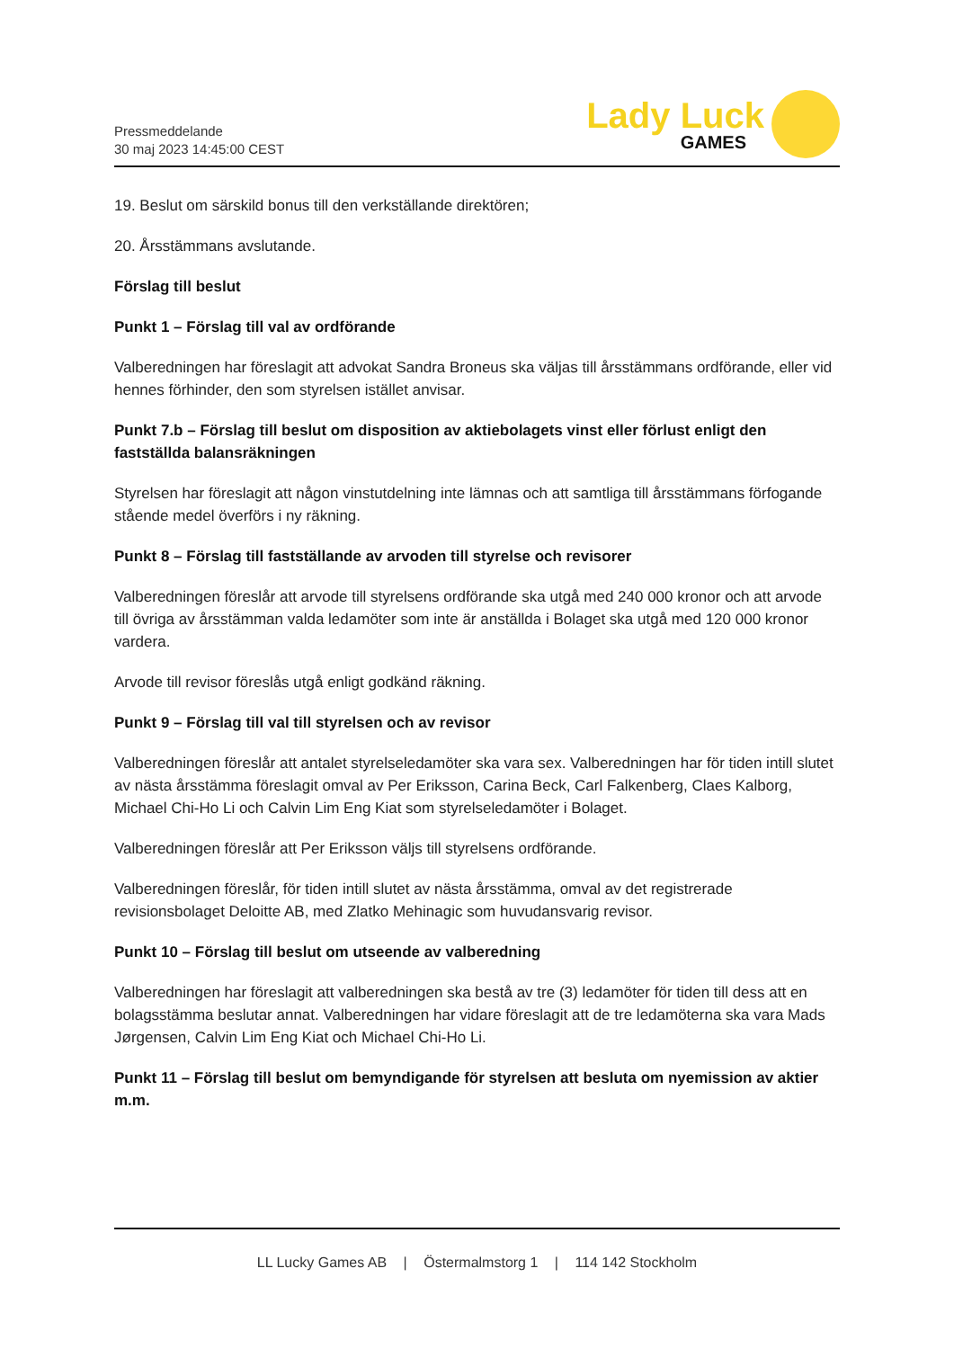Pressmeddelande
30 maj 2023 14:45:00 CEST
Lady Luck
GAMES
19. Beslut om särskild bonus till den verkställande direktören;
20. Årsstämmans avslutande.
Förslag till beslut
Punkt 1 – Förslag till val av ordförande
Valberedningen har föreslagit att advokat Sandra Broneus ska väljas till årsstämmans ordförande, eller vid hennes förhinder, den som styrelsen istället anvisar.
Punkt 7.b – Förslag till beslut om disposition av aktiebolagets vinst eller förlust enligt den fastställda balansräkningen
Styrelsen har föreslagit att någon vinstutdelning inte lämnas och att samtliga till årsstämmans förfogande stående medel överförs i ny räkning.
Punkt 8 – Förslag till fastställande av arvoden till styrelse och revisorer
Valberedningen föreslår att arvode till styrelsens ordförande ska utgå med 240 000 kronor och att arvode till övriga av årsstämman valda ledamöter som inte är anställda i Bolaget ska utgå med 120 000 kronor vardera.
Arvode till revisor föreslås utgå enligt godkänd räkning.
Punkt 9 – Förslag till val till styrelsen och av revisor
Valberedningen föreslår att antalet styrelseledamöter ska vara sex. Valberedningen har för tiden intill slutet av nästa årsstämma föreslagit omval av Per Eriksson, Carina Beck, Carl Falkenberg, Claes Kalborg, Michael Chi-Ho Li och Calvin Lim Eng Kiat som styrelseledamöter i Bolaget.
Valberedningen föreslår att Per Eriksson väljs till styrelsens ordförande.
Valberedningen föreslår, för tiden intill slutet av nästa årsstämma, omval av det registrerade revisionsbolaget Deloitte AB, med Zlatko Mehinagic som huvudansvarig revisor.
Punkt 10 – Förslag till beslut om utseende av valberedning
Valberedningen har föreslagit att valberedningen ska bestå av tre (3) ledamöter för tiden till dess att en bolagsstämma beslutar annat. Valberedningen har vidare föreslagit att de tre ledamöterna ska vara Mads Jørgensen, Calvin Lim Eng Kiat och Michael Chi-Ho Li.
Punkt 11 – Förslag till beslut om bemyndigande för styrelsen att besluta om nyemission av aktier m.m.
LL Lucky Games AB | Östermalmstorg 1 | 114 142 Stockholm